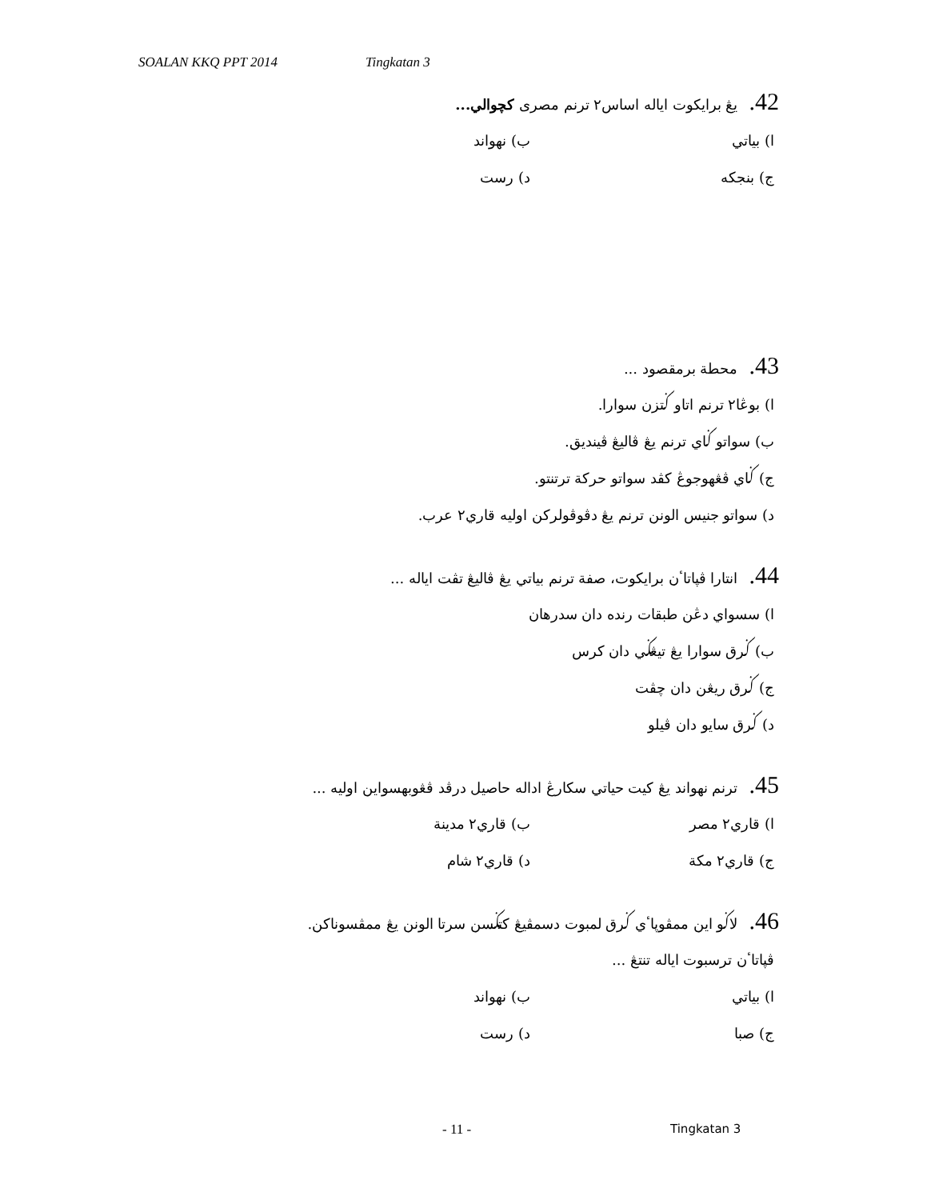SOALAN KKQ PPT 2014 Tingkatan 3
42. يڠ برايكوت اياله اساس٢ ترنم مصرى كچوالي...
ا) بياتي ب) نهواند
ج) بنجكه د) رست
43. محطة برمقصود ...
ا) بوڠا٢ ترنم اتاو ݢتزن سوارا.
ب) سواتو ݢاي ترنم يڠ ڤاليڠ ڤينديق.
ج) ݢاي ڤڠهوجوڠ كڤد سواتو حركة ترتنتو.
د) سواتو جنيس الونن ترنم يڠ دڤوڤولركن اوليه قاري٢ عرب.
44. انتارا ڤپاتاٴن برايكوت، صفة ترنم بياتي يڠ ڤاليڠ تڤت اياله ...
ا) سسواي دڠن طبقات رنده دان سدرهان
ب) ݢرق سوارا يڠ تيڠݢي دان كرس
ج) ݢرق ريڠن دان چڤت
د) ݢرق سايو دان ڤيلو
45. ترنم نهواند يڠ كيت حياتي سكارڠ اداله حاصيل درڤد ڤڠوبهسواين اوليه ...
ا) قاري٢ مصر ب) قاري٢ مدينة
ج) قاري٢ مكة د) قاري٢ شام
46. لاݢو اين ممڤوپاٴي ݢرق لمبوت دسمڤيڠ كتݢسن سرتا الونن يڠ ممڤسوناكن.
ڤپاتاٴن ترسبوت اياله تنتڠ ...
ا) بياتي ب) نهواند
ج) صبا د) رست
- 11 - Tingkatan 3